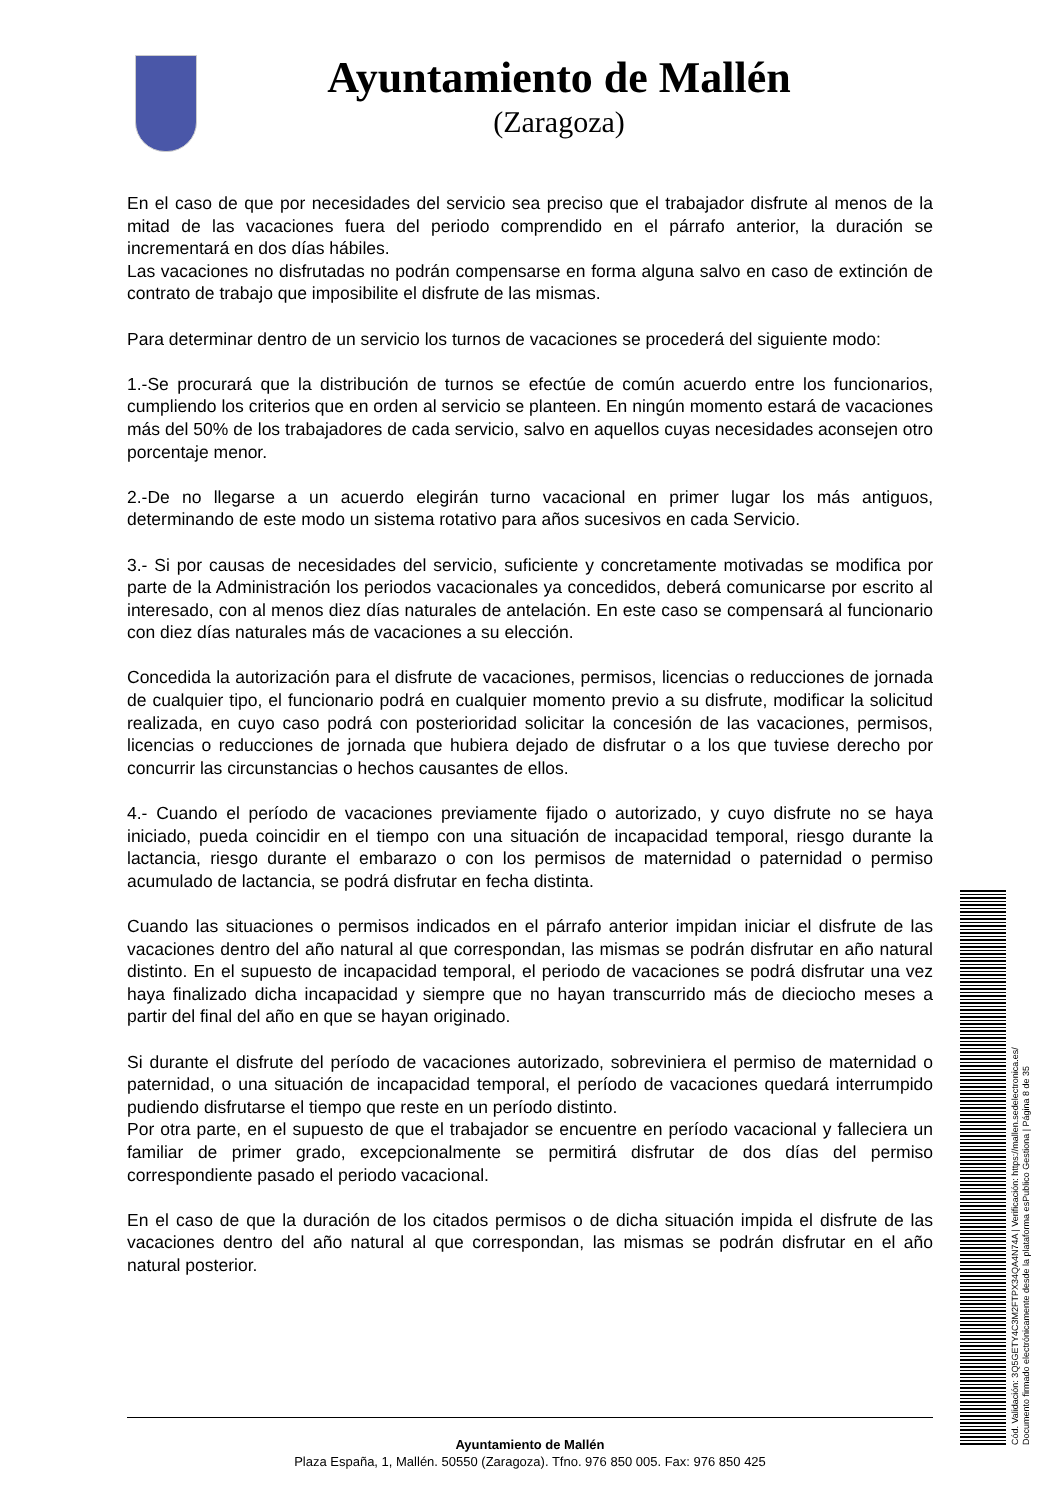Ayuntamiento de Mallén
(Zaragoza)
En el caso de que por necesidades del servicio sea preciso que el trabajador disfrute al menos de la mitad de las vacaciones fuera del periodo comprendido en el párrafo anterior, la duración se incrementará en dos días hábiles.
Las vacaciones no disfrutadas no podrán compensarse en forma alguna salvo en caso de extinción de contrato de trabajo que imposibilite el disfrute de las mismas.
Para determinar dentro de un servicio los turnos de vacaciones se procederá del siguiente modo:
1.-Se procurará que la distribución de turnos se efectúe de común acuerdo entre los funcionarios, cumpliendo los criterios que en orden al servicio se planteen. En ningún momento estará de vacaciones más del 50% de los trabajadores de cada servicio, salvo en aquellos cuyas necesidades aconsejen otro porcentaje menor.
2.-De no llegarse a un acuerdo elegirán turno vacacional en primer lugar los más antiguos, determinando de este modo un sistema rotativo para años sucesivos en cada Servicio.
3.- Si por causas de necesidades del servicio, suficiente y concretamente motivadas se modifica por parte de la Administración los periodos vacacionales ya concedidos, deberá comunicarse por escrito al interesado, con al menos diez días naturales de antelación. En este caso se compensará al funcionario con diez días naturales más de vacaciones a su elección.
Concedida la autorización para el disfrute de vacaciones, permisos, licencias o reducciones de jornada de cualquier tipo, el funcionario podrá en cualquier momento previo a su disfrute, modificar la solicitud realizada, en cuyo caso podrá con posterioridad solicitar la concesión de las vacaciones, permisos, licencias o reducciones de jornada que hubiera dejado de disfrutar o a los que tuviese derecho por concurrir las circunstancias o hechos causantes de ellos.
4.- Cuando el período de vacaciones previamente fijado o autorizado, y cuyo disfrute no se haya iniciado, pueda coincidir en el tiempo con una situación de incapacidad temporal, riesgo durante la lactancia, riesgo durante el embarazo o con los permisos de maternidad o paternidad o permiso acumulado de lactancia, se podrá disfrutar en fecha distinta.
Cuando las situaciones o permisos indicados en el párrafo anterior impidan iniciar el disfrute de las vacaciones dentro del año natural al que correspondan, las mismas se podrán disfrutar en año natural distinto. En el supuesto de incapacidad temporal, el periodo de vacaciones se podrá disfrutar una vez haya finalizado dicha incapacidad y siempre que no hayan transcurrido más de dieciocho meses a partir del final del año en que se hayan originado.
Si durante el disfrute del período de vacaciones autorizado, sobreviniera el permiso de maternidad o paternidad, o una situación de incapacidad temporal, el período de vacaciones quedará interrumpido pudiendo disfrutarse el tiempo que reste en un período distinto.
Por otra parte, en el supuesto de que el trabajador se encuentre en período vacacional y falleciera un familiar de primer grado, excepcionalmente se permitirá disfrutar de dos días del permiso correspondiente pasado el periodo vacacional.
En el caso de que la duración de los citados permisos o de dicha situación impida el disfrute de las vacaciones dentro del año natural al que correspondan, las mismas se podrán disfrutar en el año natural posterior.
Cód. Validación: 3Q5GETY4C3M2FTPX34QA4N74A | Verificación: https://mallen.sedelectronica.es/
Documento firmado electrónicamente desde la plataforma esPublico Gestiona | Página 8 de 35
Ayuntamiento de Mallén
Plaza España, 1, Mallén. 50550 (Zaragoza). Tfno. 976 850 005. Fax: 976 850 425